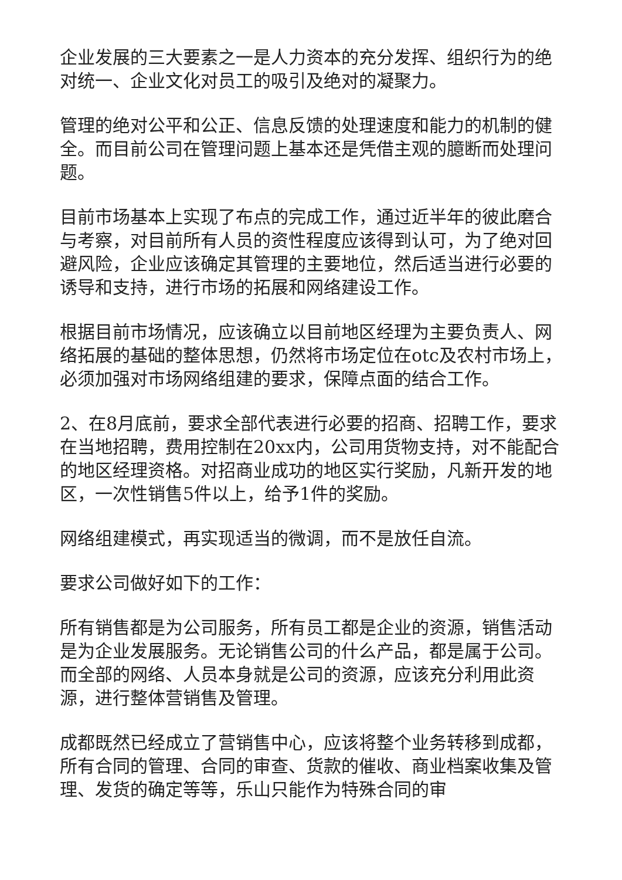企业发展的三大要素之一是人力资本的充分发挥、组织行为的绝对统一、企业文化对员工的吸引及绝对的凝聚力。
管理的绝对公平和公正、信息反馈的处理速度和能力的机制的健全。而目前公司在管理问题上基本还是凭借主观的臆断而处理问题。
目前市场基本上实现了布点的完成工作，通过近半年的彼此磨合与考察，对目前所有人员的资性程度应该得到认可，为了绝对回避风险，企业应该确定其管理的主要地位，然后适当进行必要的诱导和支持，进行市场的拓展和网络建设工作。
根据目前市场情况，应该确立以目前地区经理为主要负责人、网络拓展的基础的整体思想，仍然将市场定位在otc及农村市场上，必须加强对市场网络组建的要求，保障点面的结合工作。
2、在8月底前，要求全部代表进行必要的招商、招聘工作，要求在当地招聘，费用控制在20xx内，公司用货物支持，对不能配合的地区经理资格。对招商业成功的地区实行奖励，凡新开发的地区，一次性销售5件以上，给予1件的奖励。
网络组建模式，再实现适当的微调，而不是放任自流。
要求公司做好如下的工作：
所有销售都是为公司服务，所有员工都是企业的资源，销售活动是为企业发展服务。无论销售公司的什么产品，都是属于公司。而全部的网络、人员本身就是公司的资源，应该充分利用此资源，进行整体营销售及管理。
成都既然已经成立了营销售中心，应该将整个业务转移到成都，所有合同的管理、合同的审查、货款的催收、商业档案收集及管理、发货的确定等等，乐山只能作为特殊合同的审